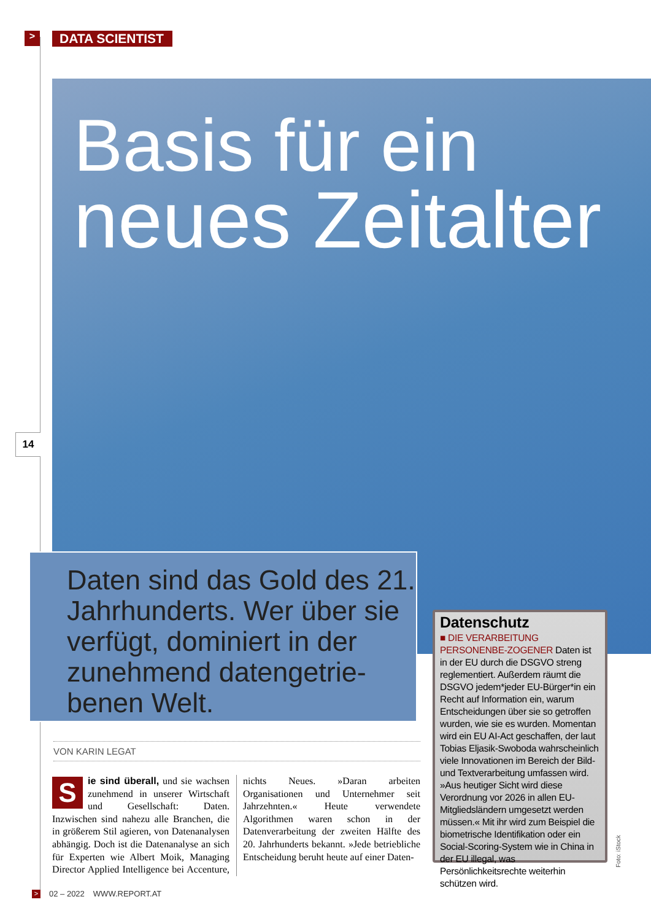> DATA SCIENTIST
Basis für ein
neues Zeitalter
14
Daten sind das Gold des 21. Jahrhunderts. Wer über sie verfügt, dominiert in der zunehmend datengetrie-benen Welt.
VON KARIN LEGAT
Sie sind überall, und sie wachsen zunehmend in unserer Wirtschaft und Gesellschaft: Daten. Inzwischen sind nahezu alle Branchen, die in größerem Stil agieren, von Datenanalysen abhängig. Doch ist die Datenanalyse an sich für Experten wie Albert Moik, Managing Director Applied Intelligence bei Accenture, nichts Neues. »Daran arbeiten Organisationen und Unternehmer seit Jahrzehnten.« Heute verwendete Algorithmen waren schon in der Datenverarbeitung der zweiten Hälfte des 20. Jahrhunderts bekannt. »Jede betriebliche Entscheidung beruht heute auf einer Daten-
Datenschutz
■ DIE VERARBEITUNG PERSONENBE-ZOGENER Daten ist in der EU durch die DSGVO streng reglementiert. Außerdem räumt die DSGVO jedem*jeder EU-Bürger*in ein Recht auf Information ein, warum Entscheidungen über sie so getroffen wurden, wie sie es wurden. Momentan wird ein EU AI-Act geschaffen, der laut Tobias Eljasik-Swoboda wahrscheinlich viele Innovationen im Bereich der Bild- und Textverarbeitung umfassen wird. »Aus heutiger Sicht wird diese Verordnung vor 2026 in allen EU-Mitgliedsländern umgesetzt werden müssen.« Mit ihr wird zum Beispiel die biometrische Identifikation oder ein Social-Scoring-System wie in China in der EU illegal, was Persönlichkeitsrechte weiterhin schützen wird.
Foto: iStock
> 02 – 2022 WWW.REPORT.AT